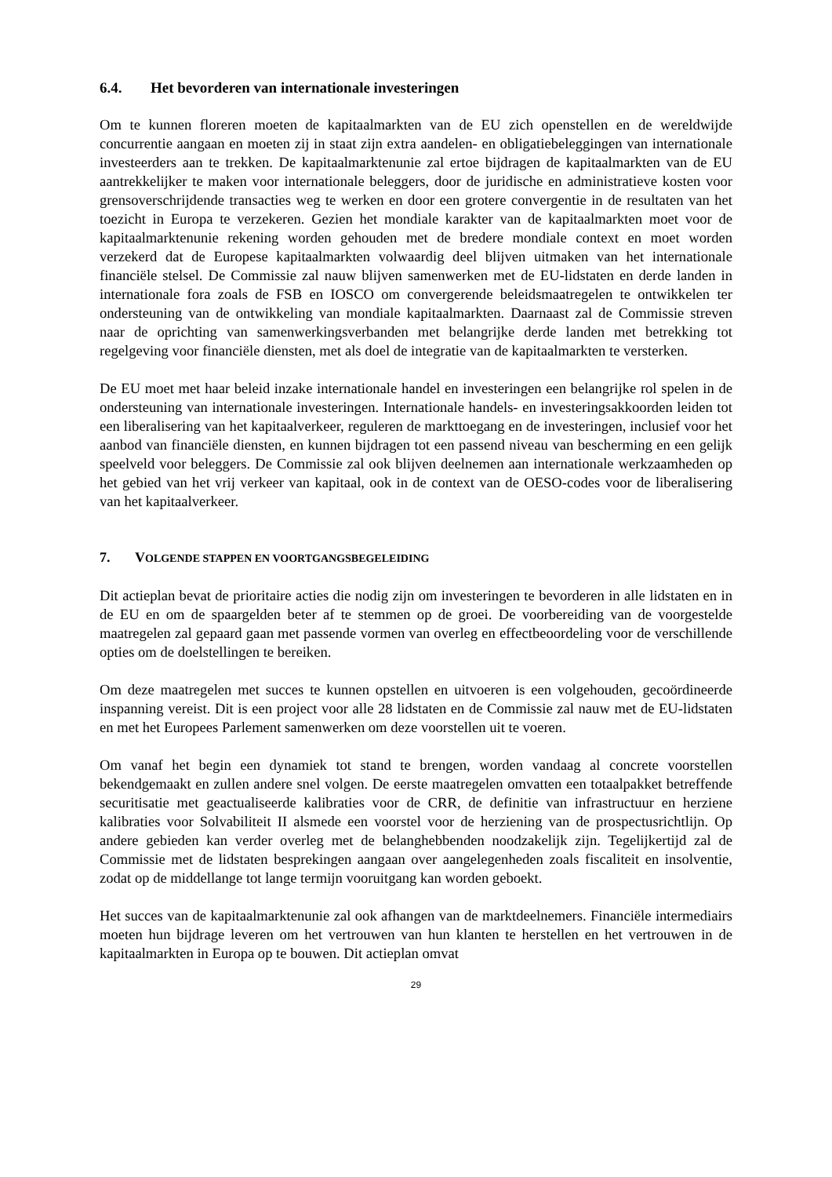6.4. Het bevorderen van internationale investeringen
Om te kunnen floreren moeten de kapitaalmarkten van de EU zich openstellen en de wereldwijde concurrentie aangaan en moeten zij in staat zijn extra aandelen- en obligatiebeleggingen van internationale investeerders aan te trekken. De kapitaalmarktenunie zal ertoe bijdragen de kapitaalmarkten van de EU aantrekkelijker te maken voor internationale beleggers, door de juridische en administratieve kosten voor grensoverschrijdende transacties weg te werken en door een grotere convergentie in de resultaten van het toezicht in Europa te verzekeren. Gezien het mondiale karakter van de kapitaalmarkten moet voor de kapitaalmarktenunie rekening worden gehouden met de bredere mondiale context en moet worden verzekerd dat de Europese kapitaalmarkten volwaardig deel blijven uitmaken van het internationale financiële stelsel. De Commissie zal nauw blijven samenwerken met de EU-lidstaten en derde landen in internationale fora zoals de FSB en IOSCO om convergerende beleidsmaatregelen te ontwikkelen ter ondersteuning van de ontwikkeling van mondiale kapitaalmarkten. Daarnaast zal de Commissie streven naar de oprichting van samenwerkingsverbanden met belangrijke derde landen met betrekking tot regelgeving voor financiële diensten, met als doel de integratie van de kapitaalmarkten te versterken.
De EU moet met haar beleid inzake internationale handel en investeringen een belangrijke rol spelen in de ondersteuning van internationale investeringen. Internationale handels- en investeringsakkoorden leiden tot een liberalisering van het kapitaalverkeer, reguleren de markttoegang en de investeringen, inclusief voor het aanbod van financiële diensten, en kunnen bijdragen tot een passend niveau van bescherming en een gelijk speelveld voor beleggers. De Commissie zal ook blijven deelnemen aan internationale werkzaamheden op het gebied van het vrij verkeer van kapitaal, ook in de context van de OESO-codes voor de liberalisering van het kapitaalverkeer.
7. VOLGENDE STAPPEN EN VOORTGANGSBEGELEIDING
Dit actieplan bevat de prioritaire acties die nodig zijn om investeringen te bevorderen in alle lidstaten en in de EU en om de spaargelden beter af te stemmen op de groei. De voorbereiding van de voorgestelde maatregelen zal gepaard gaan met passende vormen van overleg en effectbeoordeling voor de verschillende opties om de doelstellingen te bereiken.
Om deze maatregelen met succes te kunnen opstellen en uitvoeren is een volgehouden, gecoördineerde inspanning vereist. Dit is een project voor alle 28 lidstaten en de Commissie zal nauw met de EU-lidstaten en met het Europees Parlement samenwerken om deze voorstellen uit te voeren.
Om vanaf het begin een dynamiek tot stand te brengen, worden vandaag al concrete voorstellen bekendgemaakt en zullen andere snel volgen. De eerste maatregelen omvatten een totaalpakket betreffende securitisatie met geactualiseerde kalibraties voor de CRR, de definitie van infrastructuur en herziene kalibraties voor Solvabiliteit II alsmede een voorstel voor de herziening van de prospectusrichtlijn. Op andere gebieden kan verder overleg met de belanghebbenden noodzakelijk zijn. Tegelijkertijd zal de Commissie met de lidstaten besprekingen aangaan over aangelegenheden zoals fiscaliteit en insolventie, zodat op de middellange tot lange termijn vooruitgang kan worden geboekt.
Het succes van de kapitaalmarktenunie zal ook afhangen van de marktdeelnemers. Financiële intermediairs moeten hun bijdrage leveren om het vertrouwen van hun klanten te herstellen en het vertrouwen in de kapitaalmarkten in Europa op te bouwen. Dit actieplan omvat
29